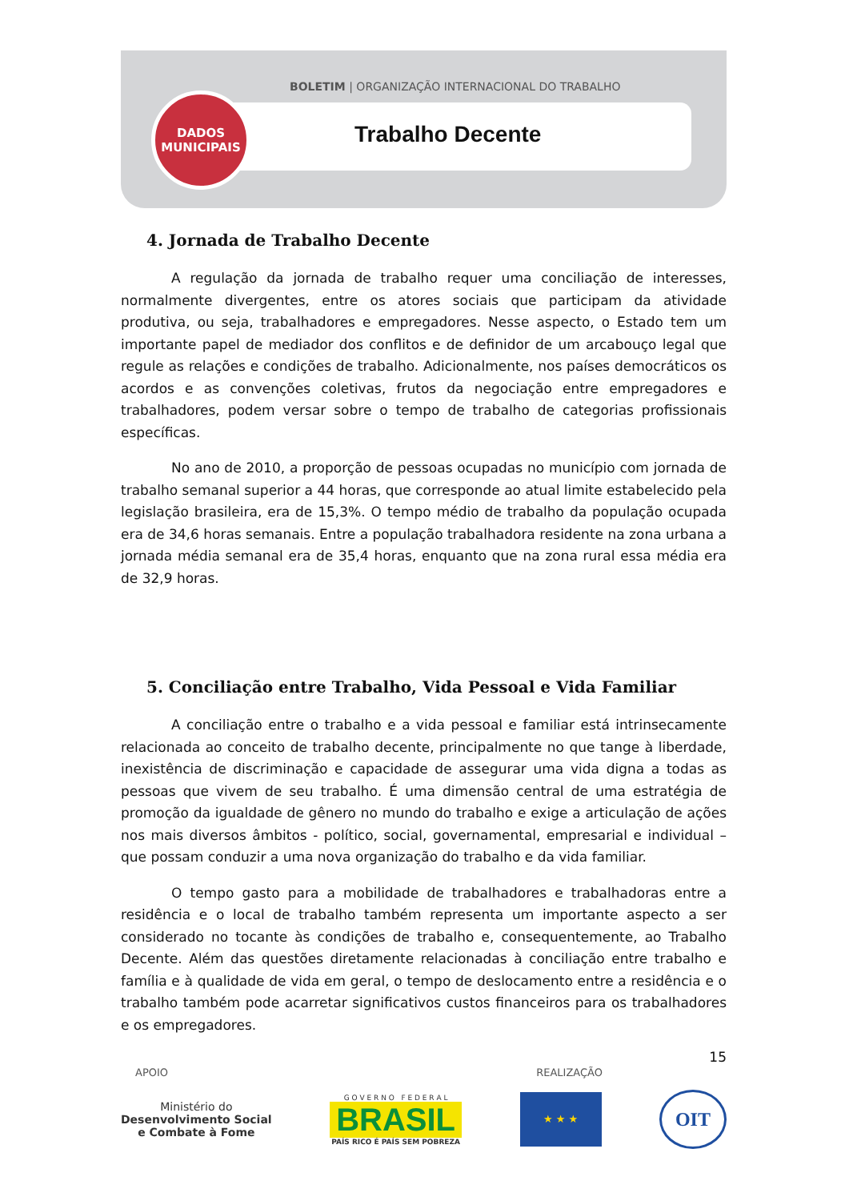BOLETIM | ORGANIZAÇÃO INTERNACIONAL DO TRABALHO
DADOS
MUNICIPAIS
Trabalho Decente
4. Jornada de Trabalho Decente
A regulação da jornada de trabalho requer uma conciliação de interesses, normalmente divergentes, entre os atores sociais que participam da atividade produtiva, ou seja, trabalhadores e empregadores. Nesse aspecto, o Estado tem um importante papel de mediador dos conflitos e de definidor de um arcabouço legal que regule as relações e condições de trabalho. Adicionalmente, nos países democráticos os acordos e as convenções coletivas, frutos da negociação entre empregadores e trabalhadores, podem versar sobre o tempo de trabalho de categorias profissionais específicas.
No ano de 2010, a proporção de pessoas ocupadas no município com jornada de trabalho semanal superior a 44 horas, que corresponde ao atual limite estabelecido pela legislação brasileira, era de 15,3%. O tempo médio de trabalho da população ocupada era de 34,6 horas semanais. Entre a população trabalhadora residente na zona urbana a jornada média semanal era de 35,4 horas, enquanto que na zona rural essa média era de 32,9 horas.
5. Conciliação entre Trabalho, Vida Pessoal e Vida Familiar
A conciliação entre o trabalho e a vida pessoal e familiar está intrinsecamente relacionada ao conceito de trabalho decente, principalmente no que tange à liberdade, inexistência de discriminação e capacidade de assegurar uma vida digna a todas as pessoas que vivem de seu trabalho. É uma dimensão central de uma estratégia de promoção da igualdade de gênero no mundo do trabalho e exige a articulação de ações nos mais diversos âmbitos - político, social, governamental, empresarial e individual – que possam conduzir a uma nova organização do trabalho e da vida familiar.
O tempo gasto para a mobilidade de trabalhadores e trabalhadoras entre a residência e o local de trabalho também representa um importante aspecto a ser considerado no tocante às condições de trabalho e, consequentemente, ao Trabalho Decente. Além das questões diretamente relacionadas à conciliação entre trabalho e família e à qualidade de vida em geral, o tempo de deslocamento entre a residência e o trabalho também pode acarretar significativos custos financeiros para os trabalhadores e os empregadores.
15
APOIO REALIZAÇÃO
Ministério do
Desenvolvimento Social
e Combate à Fome
G O V E R N O F E D E R A L
BRASIL
PAÍS RICO É PAÍS SEM POBREZA
★ ★ ★
OIT